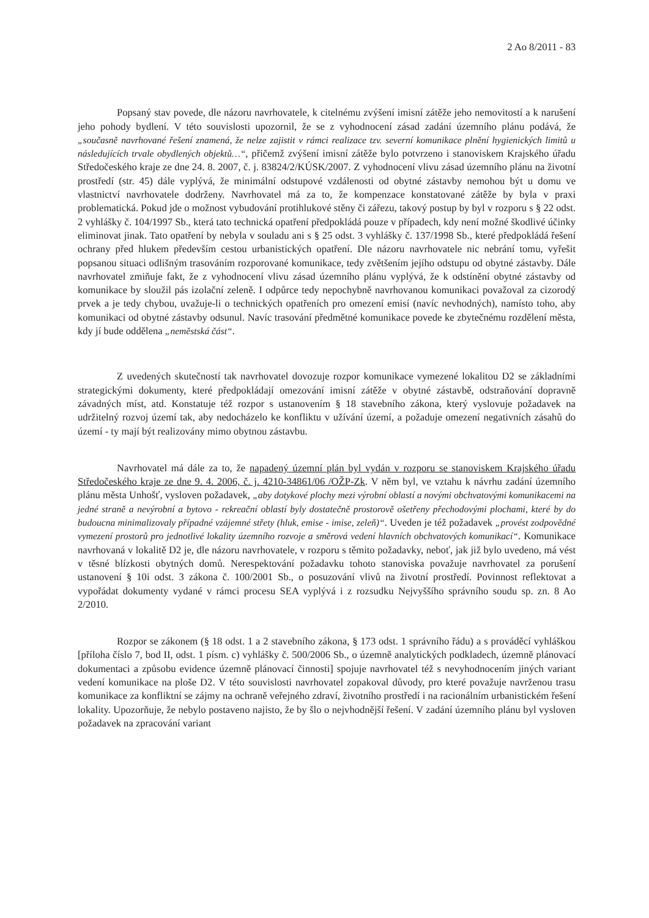2 Ao 8/2011 - 83
Popsaný stav povede, dle názoru navrhovatele, k citelnému zvýšení imisní zátěže jeho nemovitostí a k narušení jeho pohody bydlení. V této souvislosti upozornil, že se z vyhodnocení zásad zadání územního plánu podává, že „současně navrhované řešení znamená, že nelze zajistit v rámci realizace tzv. severní komunikace plnění hygienických limitů u následujících trvale obydlených objektů…“, přičemž zvýšení imisní zátěže bylo potvrzeno i stanoviskem Krajského úřadu Středočeského kraje ze dne 24. 8. 2007, č. j. 83824/2/KÚSK/2007. Z vyhodnocení vlivu zásad územního plánu na životní prostředí (str. 45) dále vyplývá, že minimální odstupové vzdálenosti od obytné zástavby nemohou být u domu ve vlastnictví navrhovatele dodrženy. Navrhovatel má za to, že kompenzace konstatované zátěže by byla v praxi problematická. Pokud jde o možnost vybudování protihlukové stěny či zářezu, takový postup by byl v rozporu s § 22 odst. 2 vyhlášky č. 104/1997 Sb., která tato technická opatření předpokládá pouze v případech, kdy není možné škodlivé účinky eliminovat jinak. Tato opatření by nebyla v souladu ani s § 25 odst. 3 vyhlášky č. 137/1998 Sb., které předpokládá řešení ochrany před hlukem především cestou urbanistických opatření. Dle názoru navrhovatele nic nebrání tomu, vyřešit popsanou situaci odlišným trasováním rozporované komunikace, tedy zvětšením jejího odstupu od obytné zástavby. Dále navrhovatel zmiňuje fakt, že z vyhodnocení vlivu zásad územního plánu vyplývá, že k odstínění obytné zástavby od komunikace by sloužil pás izolační zeleně. I odpůrce tedy nepochybně navrhovanou komunikaci považoval za cizorodý prvek a je tedy chybou, uvažuje-li o technických opatřeních pro omezení emisí (navíc nevhodných), namísto toho, aby komunikaci od obytné zástavby odsunul. Navíc trasování předmětné komunikace povede ke zbytečnému rozdělení města, kdy jí bude oddělena „neměstská část“.
Z uvedených skutečností tak navrhovatel dovozuje rozpor komunikace vymezené lokalitou D2 se základními strategickými dokumenty, které předpokládají omezování imisní zátěže v obytné zástavbě, odstraňování dopravně závadných míst, atd. Konstatuje též rozpor s ustanovením § 18 stavebního zákona, který vyslovuje požadavek na udržitelný rozvoj území tak, aby nedocházelo ke konfliktu v užívání území, a požaduje omezení negativních zásahů do území - ty mají být realizovány mimo obytnou zástavbu.
Navrhovatel má dále za to, že napadený územní plán byl vydán v rozporu se stanoviskem Krajského úřadu Středočeského kraje ze dne 9. 4. 2006, č. j. 4210-34861/06 /OŽP-Zk. V něm byl, ve vztahu k návrhu zadání územního plánu města Unhošť, vysloven požadavek, „aby dotykové plochy mezi výrobní oblastí a novými obchvatovými komunikacemi na jedné straně a nevýrobní a bytovo - rekreační oblastí byly dostatečně prostorově ošetřeny přechodovými plochami, které by do budoucna minimalizovaly případné vzájemné střety (hluk, emise - imise, zeleň)“. Uveden je též požadavek „provést zodpovědné vymezení prostorů pro jednotlivé lokality územního rozvoje a směrová vedení hlavních obchvatových komunikací“. Komunikace navrhovaná v lokalitě D2 je, dle názoru navrhovatele, v rozporu s těmito požadavky, neboť, jak již bylo uvedeno, má vést v těsné blízkosti obytných domů. Nerespektování požadavku tohoto stanoviska považuje navrhovatel za porušení ustanovení § 10i odst. 3 zákona č. 100/2001 Sb., o posuzování vlivů na životní prostředí. Povinnost reflektovat a vypořádat dokumenty vydané v rámci procesu SEA vyplývá i z rozsudku Nejvyššího správního soudu sp. zn. 8 Ao 2/2010.
Rozpor se zákonem (§ 18 odst. 1 a 2 stavebního zákona, § 173 odst. 1 správního řádu) a s prováděcí vyhláškou [příloha číslo 7, bod II, odst. 1 písm. c) vyhlášky č. 500/2006 Sb., o územně analytických podkladech, územně plánovací dokumentaci a způsobu evidence územně plánovací činnosti] spojuje navrhovatel též s nevyhodnocením jiných variant vedení komunikace na ploše D2. V této souvislosti navrhovatel zopakoval důvody, pro které považuje navrženou trasu komunikace za konfliktní se zájmy na ochraně veřejného zdraví, životního prostředí i na racionálním urbanistickém řešení lokality. Upozorňuje, že nebylo postaveno najisto, že by šlo o nejvhodnější řešení. V zadání územního plánu byl vysloven požadavek na zpracování variant